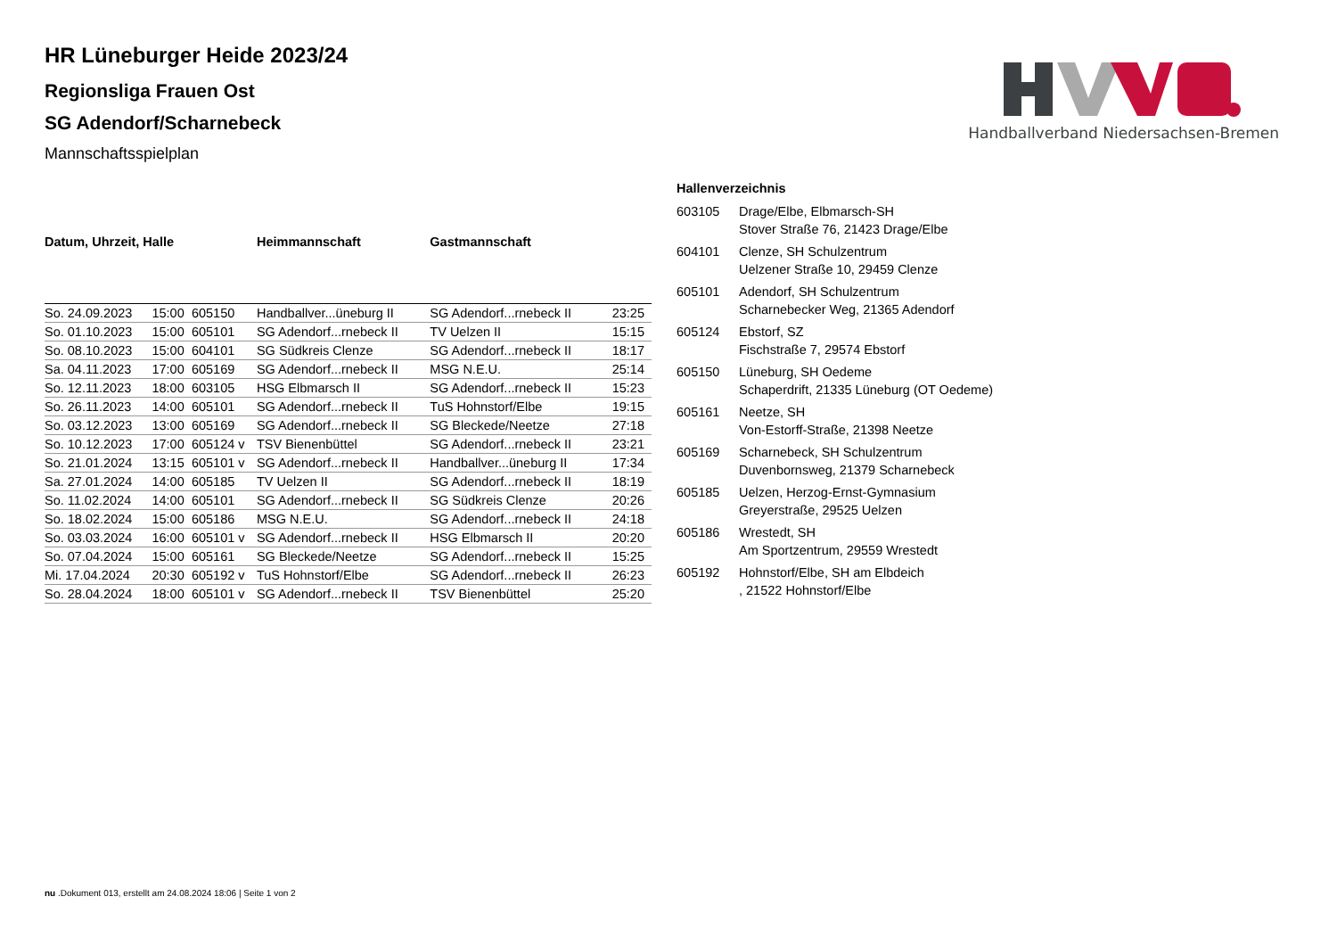Handballverband Niedersachsen-Bremen
HR Lüneburger Heide 2023/24
Regionsliga Frauen Ost
SG Adendorf/Scharnebeck
Mannschaftsspielplan
| Datum, Uhrzeit, Halle | | | Heimmannschaft | Gastmannschaft | |
| --- | --- | --- | --- | --- | --- |
| So. 24.09.2023 | 15:00 | 605150 | Handballver...üneburg II | SG Adendorf...rnebeck II | 23:25 |
| So. 01.10.2023 | 15:00 | 605101 | SG Adendorf...rnebeck II | TV Uelzen II | 15:15 |
| So. 08.10.2023 | 15:00 | 604101 | SG Südkreis Clenze | SG Adendorf...rnebeck II | 18:17 |
| Sa. 04.11.2023 | 17:00 | 605169 | SG Adendorf...rnebeck II | MSG N.E.U. | 25:14 |
| So. 12.11.2023 | 18:00 | 603105 | HSG Elbmarsch II | SG Adendorf...rnebeck II | 15:23 |
| So. 26.11.2023 | 14:00 | 605101 | SG Adendorf...rnebeck II | TuS Hohnstorf/Elbe | 19:15 |
| So. 03.12.2023 | 13:00 | 605169 | SG Adendorf...rnebeck II | SG Bleckede/Neetze | 27:18 |
| So. 10.12.2023 | 17:00 | 605124 v | TSV Bienenbüttel | SG Adendorf...rnebeck II | 23:21 |
| So. 21.01.2024 | 13:15 | 605101 v | SG Adendorf...rnebeck II | Handballver...üneburg II | 17:34 |
| Sa. 27.01.2024 | 14:00 | 605185 | TV Uelzen II | SG Adendorf...rnebeck II | 18:19 |
| So. 11.02.2024 | 14:00 | 605101 | SG Adendorf...rnebeck II | SG Südkreis Clenze | 20:26 |
| So. 18.02.2024 | 15:00 | 605186 | MSG N.E.U. | SG Adendorf...rnebeck II | 24:18 |
| So. 03.03.2024 | 16:00 | 605101 v | SG Adendorf...rnebeck II | HSG Elbmarsch II | 20:20 |
| So. 07.04.2024 | 15:00 | 605161 | SG Bleckede/Neetze | SG Adendorf...rnebeck II | 15:25 |
| Mi. 17.04.2024 | 20:30 | 605192 v | TuS Hohnstorf/Elbe | SG Adendorf...rnebeck II | 26:23 |
| So. 28.04.2024 | 18:00 | 605101 v | SG Adendorf...rnebeck II | TSV Bienenbüttel | 25:20 |
Hallenverzeichnis
| 603105 | Drage/Elbe, Elbmarsch-SH Stover Straße 76, 21423 Drage/Elbe |
| 604101 | Clenze, SH Schulzentrum Uelzener Straße 10, 29459 Clenze |
| 605101 | Adendorf, SH Schulzentrum Scharnebecker Weg, 21365 Adendorf |
| 605124 | Ebstorf, SZ Fischstraße 7, 29574 Ebstorf |
| 605150 | Lüneburg, SH Oedeme Schaperdrift, 21335 Lüneburg (OT Oedeme) |
| 605161 | Neetze, SH Von-Estorff-Straße, 21398 Neetze |
| 605169 | Scharnebeck, SH Schulzentrum Duvenbornsweg, 21379 Scharnebeck |
| 605185 | Uelzen, Herzog-Ernst-Gymnasium Greyerstraße, 29525 Uelzen |
| 605186 | Wrestedt, SH Am Sportzentrum, 29559 Wrestedt |
| 605192 | Hohnstorf/Elbe, SH am Elbdeich , 21522 Hohnstorf/Elbe |
nu .Dokument 013, erstellt am 24.08.2024 18:06 | Seite 1 von 2